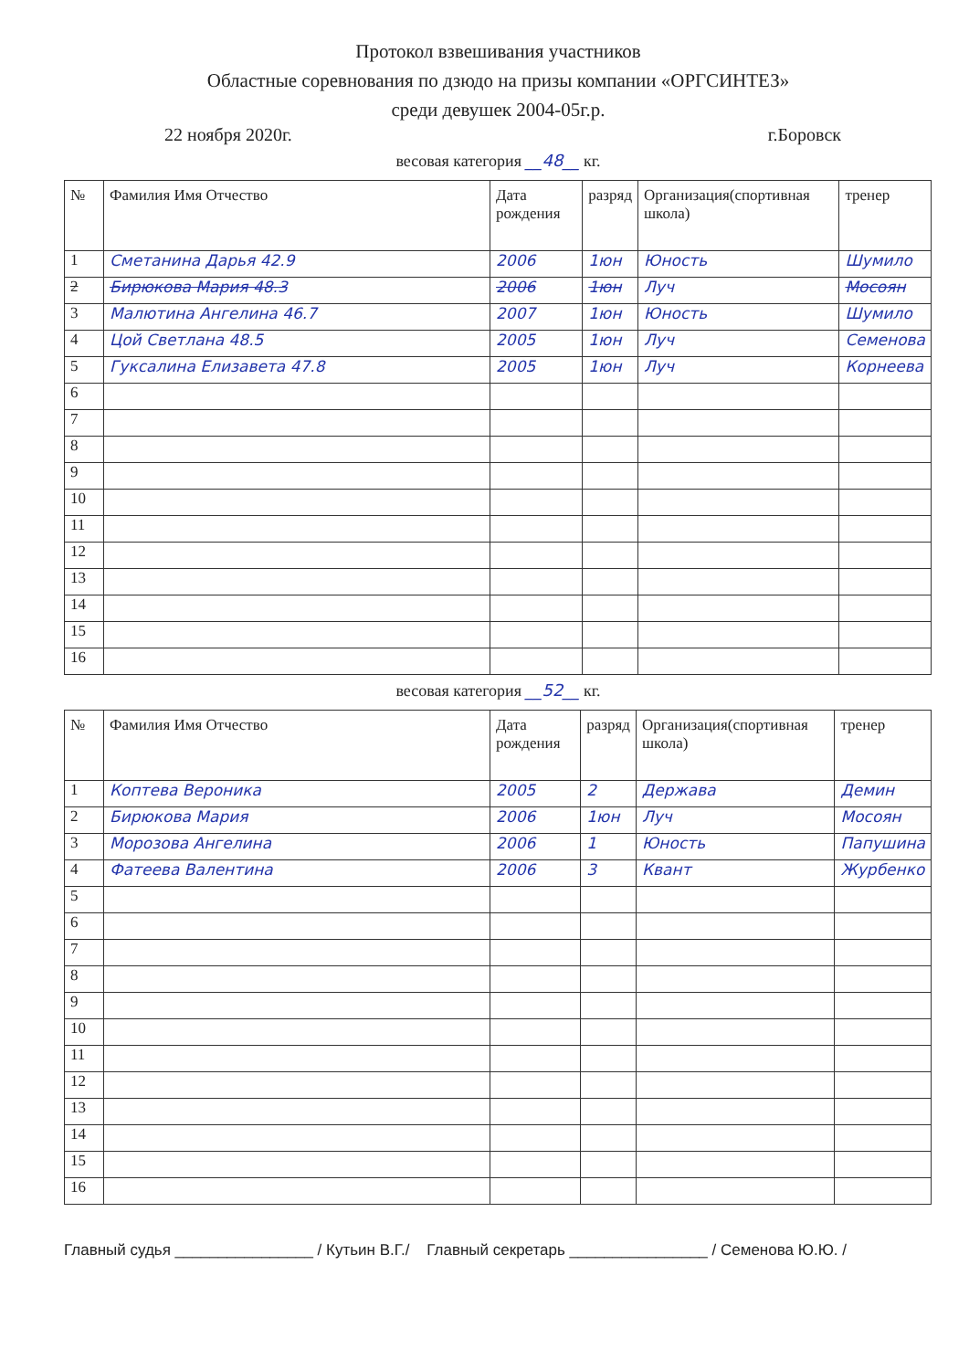Протокол взвешивания участников
Областные соревнования по дзюдо на призы компании «ОРГСИНТЕЗ»
среди девушек 2004-05г.р.
22 ноября 2020г. г.Боровск
весовая категория __48__ кг.
| № | Фамилия Имя Отчество | Дата рождения | разряд | Организация(спортивная школа) | тренер |
| --- | --- | --- | --- | --- | --- |
| 1 | Сметанина Дарья 42.9 | 2006 | 1юн | Юность | Шумило |
| 2 | Бирюкова Мария 48.3 | 2006 | 1юн | Луч | Мосоян |
| 3 | Малютина Ангелина 46.7 | 2007 | 1юн | Юность | Шумило |
| 4 | Цой Светлана 48.5 | 2005 | 1юн | Луч | Семенова |
| 5 | Гуксалина Елизавета 47.8 | 2005 | 1юн | Луч | Корнеева |
| 6 | | | | | |
| 7 | | | | | |
| 8 | | | | | |
| 9 | | | | | |
| 10 | | | | | |
| 11 | | | | | |
| 12 | | | | | |
| 13 | | | | | |
| 14 | | | | | |
| 15 | | | | | |
| 16 | | | | | |
весовая категория __52__ кг.
| № | Фамилия Имя Отчество | Дата рождения | разряд | Организация(спортивная школа) | тренер |
| --- | --- | --- | --- | --- | --- |
| 1 | Коптева Вероника | 2005 | 2 | Держава | Демин |
| 2 | Бирюкова Мария | 2006 | 1юн | Луч | Мосоян |
| 3 | Морозова Ангелина | 2006 | 1 | Юность | Папушина |
| 4 | Фатеева Валентина | 2006 | 3 | Квант | Журбенко |
| 5 | | | | | |
| 6 | | | | | |
| 7 | | | | | |
| 8 | | | | | |
| 9 | | | | | |
| 10 | | | | | |
| 11 | | | | | |
| 12 | | | | | |
| 13 | | | | | |
| 14 | | | | | |
| 15 | | | | | |
| 16 | | | | | |
Главный судья ________________ / Кутьин В.Г./ Главный секретарь ________________ / Семенова Ю.Ю. /